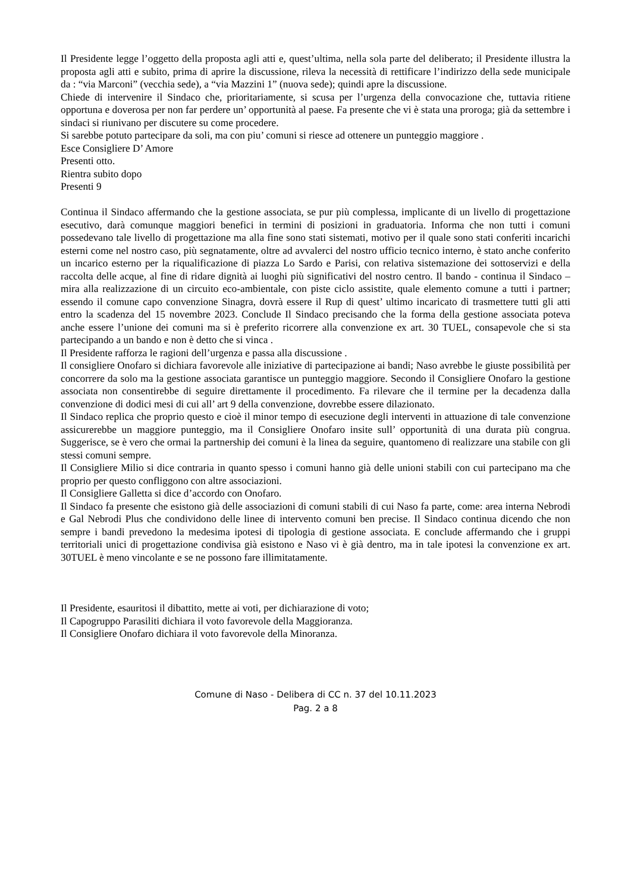Il Presidente legge l’oggetto della proposta agli atti e, quest’ultima, nella sola parte del deliberato; il Presidente illustra la proposta agli atti e subito, prima di aprire la discussione, rileva la necessità di rettificare l’indirizzo della sede municipale da : “via Marconi” (vecchia sede), a “via Mazzini 1” (nuova sede); quindi apre la discussione.
Chiede di intervenire il Sindaco che, prioritariamente, si scusa per l’urgenza della convocazione che, tuttavia ritiene opportuna e doverosa per non far perdere un’ opportunità al paese. Fa presente che vi è stata una proroga; già da settembre i sindaci si riunivano per discutere su come procedere.
Si sarebbe potuto partecipare da soli, ma con piu’ comuni si riesce ad ottenere un punteggio maggiore .
Esce Consigliere D’ Amore
Presenti otto.
Rientra subito dopo
Presenti 9
Continua il Sindaco affermando che la gestione associata, se pur più complessa, implicante di un livello di progettazione esecutivo, darà comunque maggiori benefici in termini di posizioni in graduatoria. Informa che non tutti i comuni possedevano tale livello di progettazione ma alla fine sono stati sistemati, motivo per il quale sono stati conferiti incarichi esterni come nel nostro caso, più segnatamente, oltre ad avvalerci del nostro ufficio tecnico interno, è stato anche conferito un incarico esterno per la riqualificazione di piazza Lo Sardo e Parisi, con relativa sistemazione dei sottoservizi e della raccolta delle acque, al fine di ridare dignità ai luoghi più significativi del nostro centro. Il bando - continua il Sindaco – mira alla realizzazione di un circuito eco-ambientale, con piste ciclo assistite, quale elemento comune a tutti i partner; essendo il comune capo convenzione Sinagra, dovrà essere il Rup di quest’ ultimo incaricato di trasmettere tutti gli atti entro la scadenza del 15 novembre 2023. Conclude Il Sindaco precisando che la forma della gestione associata poteva anche essere l’unione dei comuni ma si è preferito ricorrere alla convenzione ex art. 30 TUEL, consapevole che si sta partecipando a un bando e non è detto che si vinca .
Il Presidente rafforza le ragioni dell’urgenza e passa alla discussione .
Il consigliere Onofaro si dichiara favorevole alle iniziative di partecipazione ai bandi; Naso avrebbe le giuste possibilità per concorrere da solo ma la gestione associata garantisce un punteggio maggiore. Secondo il Consigliere Onofaro la gestione associata non consentirebbe di seguire direttamente il procedimento. Fa rilevare che il termine per la decadenza dalla convenzione di dodici mesi di cui all’ art 9 della convenzione, dovrebbe essere dilazionato.
Il Sindaco replica che proprio questo e cioè il minor tempo di esecuzione degli interventi in attuazione di tale convenzione assicurerebbe un maggiore punteggio, ma il Consigliere Onofaro insite sull’ opportunità di una durata più congrua. Suggerisce, se è vero che ormai la partnership dei comuni è la linea da seguire, quantomeno di realizzare una stabile con gli stessi comuni sempre.
Il Consigliere Milio si dice contraria in quanto spesso i comuni hanno già delle unioni stabili con cui partecipano ma che proprio per questo confliggono con altre associazioni.
Il Consigliere Galletta si dice d’accordo con Onofaro.
Il Sindaco fa presente che esistono già delle associazioni di comuni stabili di cui Naso fa parte, come: area interna Nebrodi e Gal Nebrodi Plus che condividono delle linee di intervento comuni ben precise. Il Sindaco continua dicendo che non sempre i bandi prevedono la medesima ipotesi di tipologia di gestione associata. E conclude affermando che i gruppi territoriali unici di progettazione condivisa già esistono e Naso vi è già dentro, ma in tale ipotesi la convenzione ex art. 30TUEL è meno vincolante e se ne possono fare illimitatamente.
Il Presidente, esauritosi il dibattito, mette ai voti, per dichiarazione di voto;
Il Capogruppo Parasiliti dichiara il voto favorevole della Maggioranza.
Il Consigliere Onofaro dichiara il voto favorevole della Minoranza.
Comune di Naso - Delibera di CC n. 37 del 10.11.2023
Pag. 2 a 8